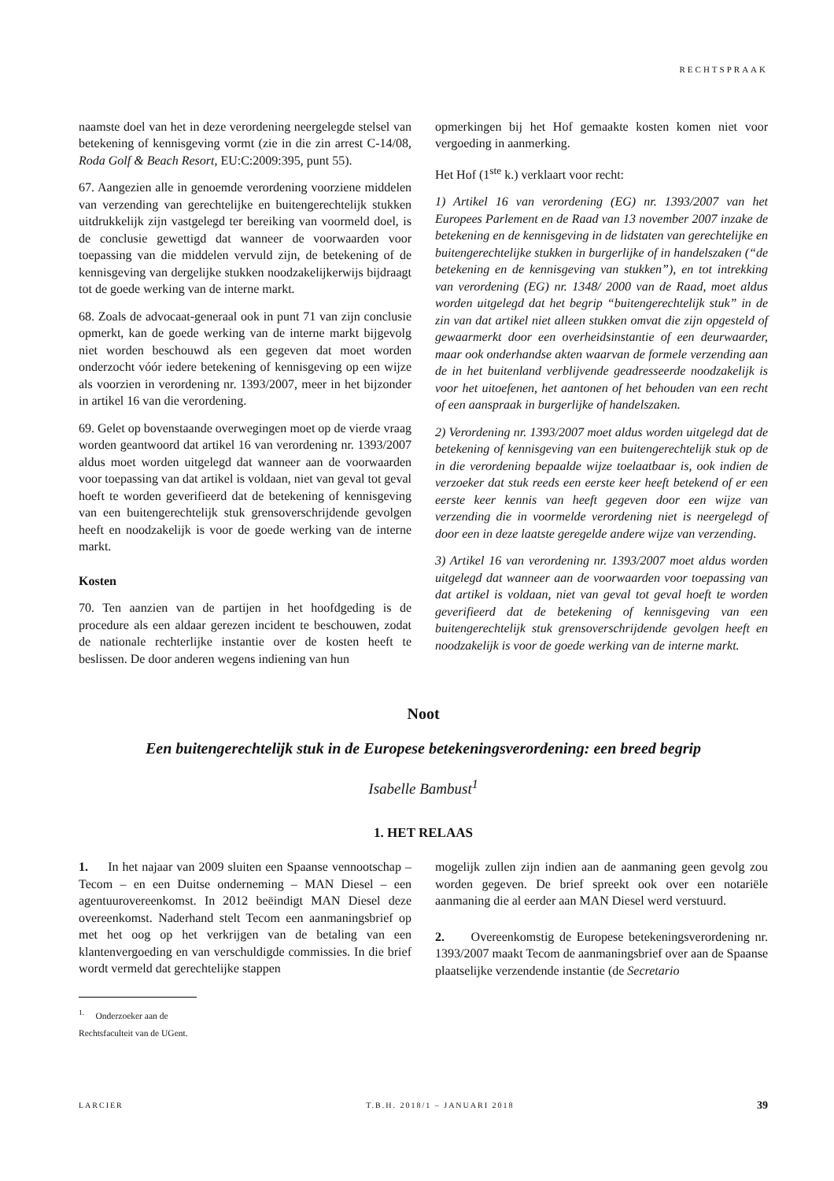RECHTSPRAAK
naamste doel van het in deze verordening neergelegde stelsel van betekening of kennisgeving vormt (zie in die zin arrest C-14/08, Roda Golf & Beach Resort, EU:C:2009:395, punt 55).
67. Aangezien alle in genoemde verordening voorziene middelen van verzending van gerechtelijke en buitengerechtelijk stukken uitdrukkelijk zijn vastgelegd ter bereiking van voormeld doel, is de conclusie gewettigd dat wanneer de voorwaarden voor toepassing van die middelen vervuld zijn, de betekening of de kennisgeving van dergelijke stukken noodzakelijkerwijs bijdraagt tot de goede werking van de interne markt.
68. Zoals de advocaat-generaal ook in punt 71 van zijn conclusie opmerkt, kan de goede werking van de interne markt bijgevolg niet worden beschouwd als een gegeven dat moet worden onderzocht vóór iedere betekening of kennisgeving op een wijze als voorzien in verordening nr. 1393/2007, meer in het bijzonder in artikel 16 van die verordening.
69. Gelet op bovenstaande overwegingen moet op de vierde vraag worden geantwoord dat artikel 16 van verordening nr. 1393/2007 aldus moet worden uitgelegd dat wanneer aan de voorwaarden voor toepassing van dat artikel is voldaan, niet van geval tot geval hoeft te worden geverifieerd dat de betekening of kennisgeving van een buitengerechtelijk stuk grensoverschrijdende gevolgen heeft en noodzakelijk is voor de goede werking van de interne markt.
Kosten
70. Ten aanzien van de partijen in het hoofdgeding is de procedure als een aldaar gerezen incident te beschouwen, zodat de nationale rechterlijke instantie over de kosten heeft te beslissen. De door anderen wegens indiening van hun
opmerkingen bij het Hof gemaakte kosten komen niet voor vergoeding in aanmerking.
Het Hof (1<sup>ste</sup> k.) verklaart voor recht:
1) Artikel 16 van verordening (EG) nr. 1393/2007 van het Europees Parlement en de Raad van 13 november 2007 inzake de betekening en de kennisgeving in de lidstaten van gerechtelijke en buitengerechtelijke stukken in burgerlijke of in handelszaken (“de betekening en de kennisgeving van stukken”), en tot intrekking van verordening (EG) nr. 1348/ 2000 van de Raad, moet aldus worden uitgelegd dat het begrip “buitengerechtelijk stuk” in de zin van dat artikel niet alleen stukken omvat die zijn opgesteld of gewaarmerkt door een overheidsinstantie of een deurwaarder, maar ook onderhandse akten waarvan de formele verzending aan de in het buitenland verblijvende geadresseerde noodzakelijk is voor het uitoefenen, het aantonen of het behouden van een recht of een aanspraak in burgerlijke of handelszaken.
2) Verordening nr. 1393/2007 moet aldus worden uitgelegd dat de betekening of kennisgeving van een buitengerechtelijk stuk op de in die verordening bepaalde wijze toelaatbaar is, ook indien de verzoeker dat stuk reeds een eerste keer heeft betekend of er een eerste keer kennis van heeft gegeven door een wijze van verzending die in voormelde verordening niet is neergelegd of door een in deze laatste geregelde andere wijze van verzending.
3) Artikel 16 van verordening nr. 1393/2007 moet aldus worden uitgelegd dat wanneer aan de voorwaarden voor toepassing van dat artikel is voldaan, niet van geval tot geval hoeft te worden geverifieerd dat de betekening of kennisgeving van een buitengerechtelijk stuk grensoverschrijdende gevolgen heeft en noodzakelijk is voor de goede werking van de interne markt.
Noot
Een buitengerechtelijk stuk in de Europese betekeningsverordening: een breed begrip
Isabelle Bambust<sup>1</sup>
1. HET RELAAS
1. In het najaar van 2009 sluiten een Spaanse vennootschap – Tecom – en een Duitse onderneming – MAN Diesel – een agentuurovereenkomst. In 2012 beëindigt MAN Diesel deze overeenkomst. Naderhand stelt Tecom een aanmaningsbrief op met het oog op het verkrijgen van de betaling van een klantenvergoeding en van verschuldigde commissies. In die brief wordt vermeld dat gerechtelijke stappen
mogelijk zullen zijn indien aan de aanmaning geen gevolg zou worden gegeven. De brief spreekt ook over een notariële aanmaning die al eerder aan MAN Diesel werd verstuurd.
2. Overeenkomstig de Europese betekeningsverordening nr. 1393/2007 maakt Tecom de aanmaningsbrief over aan de Spaanse plaatselijke verzendende instantie (de Secretario
<sup>1.</sup> Onderzoeker aan de Rechtsfaculteit van de UGent.
LARCIER T.B.H. 2018/1 – JANUARI 2018 39